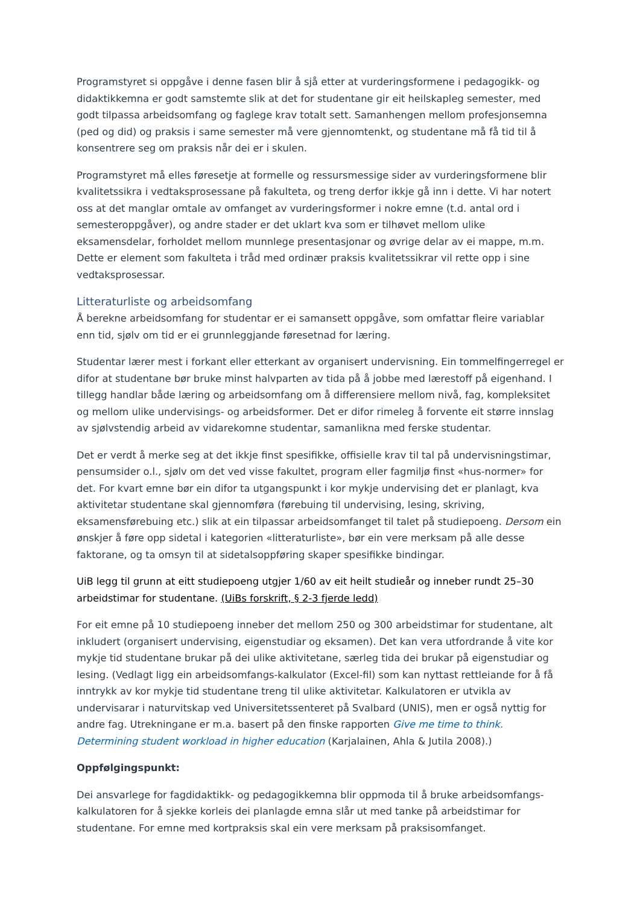Programstyret si oppgåve i denne fasen blir å sjå etter at vurderingsformene i pedagogikk- og didaktikkemna er godt samstemte slik at det for studentane gir eit heilskapleg semester, med godt tilpassa arbeidsomfang og faglege krav totalt sett. Samanhengen mellom profesjonsemna (ped og did) og praksis i same semester må vere gjennomtenkt, og studentane må få tid til å konsentrere seg om praksis når dei er i skulen.
Programstyret må elles føresetje at formelle og ressursmessige sider av vurderingsformene blir kvalitetssikra i vedtaksprosessane på fakulteta, og treng derfor ikkje gå inn i dette. Vi har notert oss at det manglar omtale av omfanget av vurderingsformer i nokre emne (t.d. antal ord i semesteroppgåver), og andre stader er det uklart kva som er tilhøvet mellom ulike eksamensdelar, forholdet mellom munnlege presentasjonar og øvrige delar av ei mappe, m.m. Dette er element som fakulteta i tråd med ordinær praksis kvalitetssikrar vil rette opp i sine vedtaksprosessar.
Litteraturliste og arbeidsomfang
Å berekne arbeidsomfang for studentar er ei samansett oppgåve, som omfattar fleire variablar enn tid, sjølv om tid er ei grunnleggjande føresetnad for læring.
Studentar lærer mest i forkant eller etterkant av organisert undervisning. Ein tommelfingerregel er difor at studentane bør bruke minst halvparten av tida på å jobbe med lærestoff på eigenhand. I tillegg handlar både læring og arbeidsomfang om å differensiere mellom nivå, fag, kompleksitet og mellom ulike undervisings- og arbeidsformer. Det er difor rimeleg å forvente eit større innslag av sjølvstendig arbeid av vidarekomne studentar, samanlikna med ferske studentar.
Det er verdt å merke seg at det ikkje finst spesifikke, offisielle krav til tal på undervisningstimar, pensumsider o.l., sjølv om det ved visse fakultet, program eller fagmiljø finst «hus-normer» for det. For kvart emne bør ein difor ta utgangspunkt i kor mykje undervising det er planlagt, kva aktivitetar studentane skal gjennomføra (førebuing til undervising, lesing, skriving, eksamensførebuing etc.) slik at ein tilpassar arbeidsomfanget til talet på studiepoeng. Dersom ein ønskjer å føre opp sidetal i kategorien «litteraturliste», bør ein vere merksam på alle desse faktorane, og ta omsyn til at sidetalsoppføring skaper spesifikke bindingar.
UiB legg til grunn at eitt studiepoeng utgjer 1/60 av eit heilt studieår og inneber rundt 25–30 arbeidstimar for studentane. (UiBs forskrift, § 2-3 fjerde ledd)
For eit emne på 10 studiepoeng inneber det mellom 250 og 300 arbeidstimar for studentane, alt inkludert (organisert undervising, eigenstudiar og eksamen). Det kan vera utfordrande å vite kor mykje tid studentane brukar på dei ulike aktivitetane, særleg tida dei brukar på eigenstudiar og lesing. (Vedlagt ligg ein arbeidsomfangs-kalkulator (Excel-fil) som kan nyttast rettleiande for å få inntrykk av kor mykje tid studentane treng til ulike aktivitetar. Kalkulatoren er utvikla av undervisarar i naturvitskap ved Universitetssenteret på Svalbard (UNIS), men er også nyttig for andre fag. Utrekningane er m.a. basert på den finske rapporten Give me time to think. Determining student workload in higher education (Karjalainen, Ahla & Jutila 2008).)
Oppfølgingspunkt:
Dei ansvarlege for fagdidaktikk- og pedagogikkemna blir oppmoda til å bruke arbeidsomfangs-kalkulatoren for å sjekke korleis dei planlagde emna slår ut med tanke på arbeidstimar for studentane. For emne med kortpraksis skal ein vere merksam på praksisomfanget.